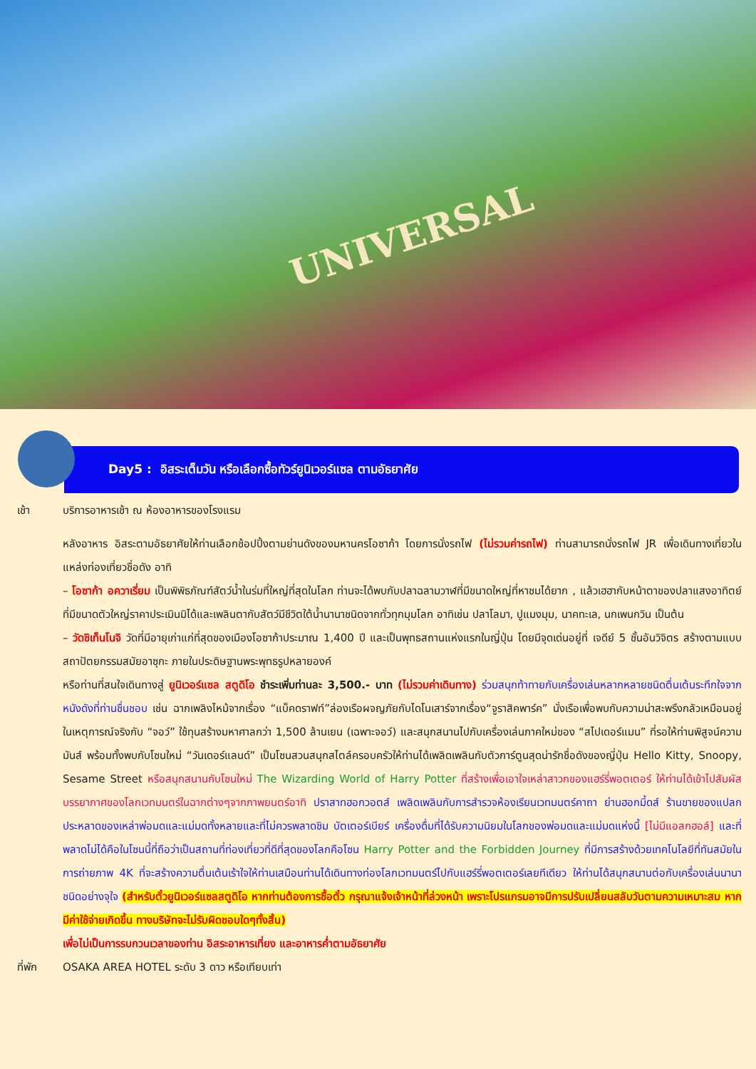UNIVERSAL
Day5 : อิสระเต็มวัน หรือเลือกซื้อทัวร์ยูนิเวอร์แซล ตามอัธยาศัย
เช้า บริการอาหารเช้า ณ ห้องอาหารของโรงแรม
หลังอาหาร อิสระตามอัธยาศัยให้ท่านเลือกช้อปปิ้งตามย่านดังของมหานครโอซาก้า โดยการนั่งรถไฟ (ไม่รวมค่ารถไฟ) ท่านสามารถนั่งรถไฟ JR เพื่อเดินทางเที่ยวในแหล่งท่องเที่ยวชื่อดัง อาทิ
– โอซาก้า อควาเรี่ยม เป็นพิพิธภัณฑ์สัตว์น้ำในร่มที่ใหญ่ที่สุดในโลก ท่านจะได้พบกับปลาฉลามวาฬที่มีขนาดใหญ่ที่หาชมได้ยาก , แล้วเฮฮากับหน้าตาของปลาแสงอาทิตย์ ที่มีขนาดตัวใหญ่ราคาประเมินมิได้และเพลินตากับสัตว์มีชีวิตใต้น้ำนานาชนิดจากทั่วทุกมุมโลก อาทิเช่น ปลาโลมา, ปูแมงมุม, นาคทะเล, นกเพนกวิน เป็นต้น
– วัดชิเท็นโนจิ วัดที่มีอายุเก่าแก่ที่สุดของเมืองโอซาก้าประมาณ 1,400 ปี และเป็นพุทธสถานแห่งแรกในญี่ปุ่น โดยมีจุดเด่นอยู่ที่ เจดีย์ 5 ชั้นอันวิจิตร สร้างตามแบบสถาปัตยกรรมสมัยอาซุกะ ภายในประดิษฐานพระพุทธรูปหลายองค์
หรือท่านที่สนใจเดินทางสู่ ยูนิเวอร์แซล สตูดิโอ ชำระเพิ่มท่านละ 3,500.- บาท (ไม่รวมค่าเดินทาง) ร่วมสนุกท้าทายกับเครื่องเล่นหลากหลายชนิดตื่นเต้นระทึกใจจากหนังดังที่ท่านชื่นชอบ เช่น ฉากเพลิงไหม้จากเรื่อง “แบ็คดราฟท์”ล่องเรือผจญภัยกับไดโนเสาร์จากเรื่อง“จูราสิคพาร์ค” นั่งเรือเพื่อพบกับความน่าสะพรึงกลัวเหมือนอยู่ในเหตุการณ์จริงกับ “จอว์” ใช้ทุนสร้างมหาศาลกว่า 1,500 ล้านเยน (เฉพาะจอว์) และสนุกสนานไปกับเครื่องเล่นภาคใหม่ของ “สไปเดอร์แมน” ที่รอให้ท่านพิสูจน์ความมันส์ พร้อมทั้งพบกับโซนใหม่ “วันเดอร์แลนด์” เป็นโซนสวนสนุกสไตล์ครอบครัวให้ท่านได้เพลิดเพลินกับตัวการ์ตูนสุดน่ารักชื่อดังของญี่ปุ่น Hello Kitty, Snoopy, Sesame Street หรือสนุกสนานกับโซนใหม่ The Wizarding World of Harry Potter ที่สร้างเพื่อเอาใจเหล่าสาวกของแฮร์รี่พอตเตอร์ ให้ท่านได้เข้าไปสัมผัสบรรยากาศของโลกเวทมนตร์ในฉากต่างๆจากภาพยนตร์อาทิ ปราสาทฮอกวอตส์ เพลิดเพลินกับการสำรวจห้องเรียนเวทมนตร์คาถา ย่านฮอกมี้ดส์ ร้านขายของแปลกประหลาดของเหล่าพ่อมดและแม่มดทั้งหลายและที่ไม่ควรพลาดชิม บัตเตอร์เบียร์ เครื่องดื่มที่ได้รับความนิยมในโลกของพ่อมดและแม่มดแห่งนี้ [ไม่มีแอลกฮอล์] และที่พลาดไม่ได้คือในโซนนี้ที่ถือว่าเป็นสถานที่ท่องเที่ยวที่ดีที่สุดของโลกคือโซน Harry Potter and the Forbidden Journey ที่มีการสร้างด้วยเทคโนโลยีที่ทันสมัยในการถ่ายภาพ 4K ที่จะสร้างความตื่นเต้นเร้าใจให้ท่านเสมือนท่านได้เดินทางท่องโลกเวทมนตร์ไปกับแฮร์รี่พอตเตอร์เลยทีเดียว ให้ท่านได้สนุกสนานต่อกับเครื่องเล่นนานาชนิดอย่างจุใจ (สำหรับตั๋วยูนิเวอร์แซลสตูดิโอ หากท่านต้องการซื้อตั๋ว กรุณาแจ้งเจ้าหน้าที่ล่วงหน้า เพราะโปรแกรมอาจมีการปรับเปลี่ยนสลับวันตามความเหมาะสม หากมีค่าใช้จ่ายเกิดขึ้น ทางบริษัทจะไม่รับผิดชอบใดๆทั้งสิ้น)
เพื่อไม่เป็นการรบกวนเวลาของท่าน อิสระอาหารเที่ยง และอาหารค่ำตามอัธยาศัย
ที่พัก OSAKA AREA HOTEL ระดับ 3 ดาว หรือเทียบเท่า